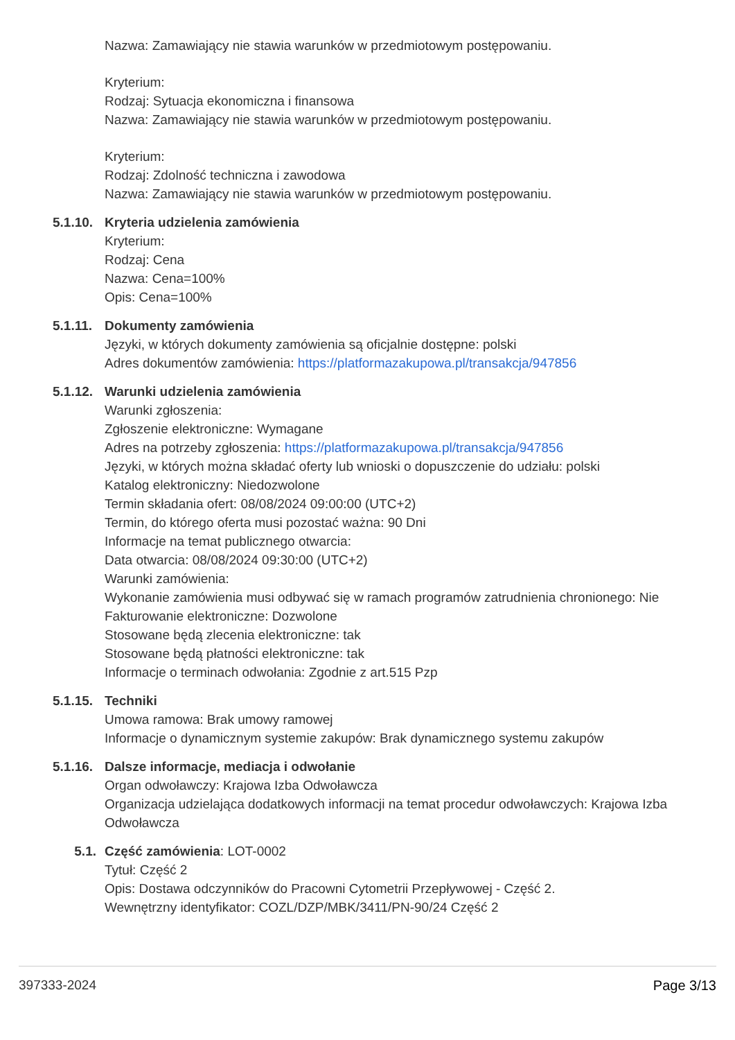Nazwa: Zamawiający nie stawia warunków w przedmiotowym postępowaniu.
Kryterium:
Rodzaj: Sytuacja ekonomiczna i finansowa
Nazwa: Zamawiający nie stawia warunków w przedmiotowym postępowaniu.
Kryterium:
Rodzaj: Zdolność techniczna i zawodowa
Nazwa: Zamawiający nie stawia warunków w przedmiotowym postępowaniu.
5.1.10. Kryteria udzielenia zamówienia
Kryterium:
Rodzaj: Cena
Nazwa: Cena=100%
Opis: Cena=100%
5.1.11. Dokumenty zamówienia
Języki, w których dokumenty zamówienia są oficjalnie dostępne: polski
Adres dokumentów zamówienia: https://platformazakupowa.pl/transakcja/947856
5.1.12. Warunki udzielenia zamówienia
Warunki zgłoszenia:
Zgłoszenie elektroniczne: Wymagane
Adres na potrzeby zgłoszenia: https://platformazakupowa.pl/transakcja/947856
Języki, w których można składać oferty lub wnioski o dopuszczenie do udziału: polski
Katalog elektroniczny: Niedozwolone
Termin składania ofert: 08/08/2024 09:00:00 (UTC+2)
Termin, do którego oferta musi pozostać ważna: 90 Dni
Informacje na temat publicznego otwarcia:
Data otwarcia: 08/08/2024 09:30:00 (UTC+2)
Warunki zamówienia:
Wykonanie zamówienia musi odbywać się w ramach programów zatrudnienia chronionego: Nie
Fakturowanie elektroniczne: Dozwolone
Stosowane będą zlecenia elektroniczne: tak
Stosowane będą płatności elektroniczne: tak
Informacje o terminach odwołania: Zgodnie z art.515 Pzp
5.1.15. Techniki
Umowa ramowa: Brak umowy ramowej
Informacje o dynamicznym systemie zakupów: Brak dynamicznego systemu zakupów
5.1.16. Dalsze informacje, mediacja i odwołanie
Organ odwoławczy: Krajowa Izba Odwoławcza
Organizacja udzielająca dodatkowych informacji na temat procedur odwoławczych: Krajowa Izba Odwoławcza
5.1. Część zamówienia: LOT-0002
Tytuł: Część 2
Opis: Dostawa odczynników do Pracowni Cytometrii Przepływowej - Część 2.
Wewnętrzny identyfikator: COZL/DZP/MBK/3411/PN-90/24 Część 2
397333-2024 Page 3/13